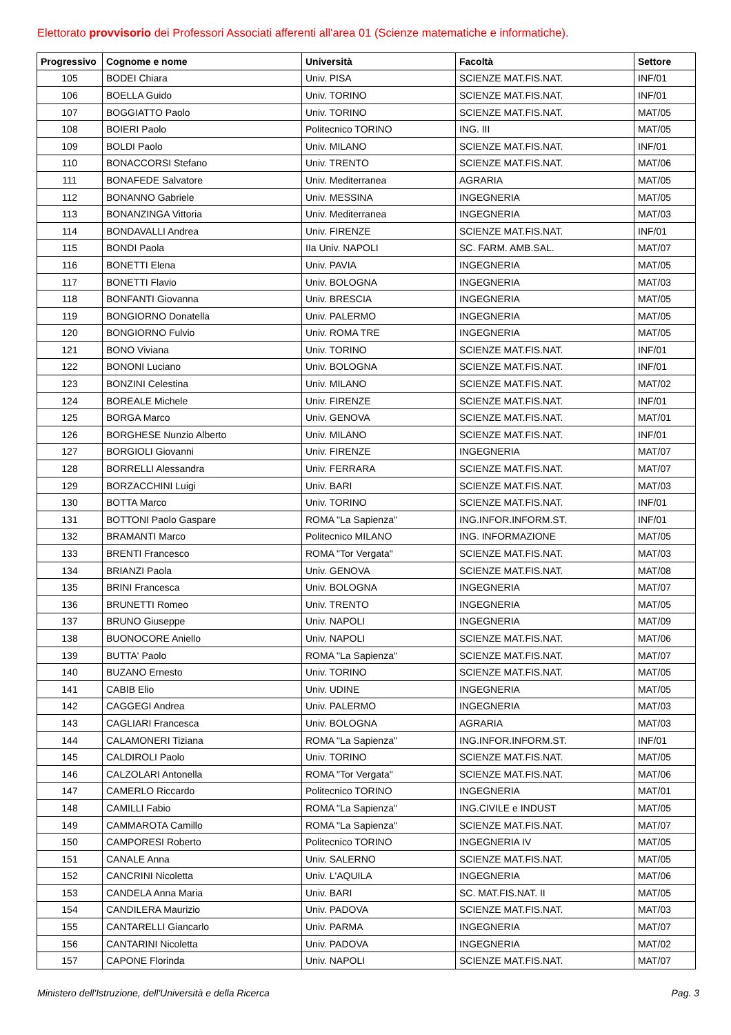Elettorato provvisorio dei Professori Associati afferenti all'area 01 (Scienze matematiche e informatiche).
| Progressivo | Cognome e nome | Università | Facoltà | Settore |
| --- | --- | --- | --- | --- |
| 105 | BODEI Chiara | Univ. PISA | SCIENZE MAT.FIS.NAT. | INF/01 |
| 106 | BOELLA Guido | Univ. TORINO | SCIENZE MAT.FIS.NAT. | INF/01 |
| 107 | BOGGIATTO Paolo | Univ. TORINO | SCIENZE MAT.FIS.NAT. | MAT/05 |
| 108 | BOIERI Paolo | Politecnico TORINO | ING. III | MAT/05 |
| 109 | BOLDI Paolo | Univ. MILANO | SCIENZE MAT.FIS.NAT. | INF/01 |
| 110 | BONACCORSI Stefano | Univ. TRENTO | SCIENZE MAT.FIS.NAT. | MAT/06 |
| 111 | BONAFEDE Salvatore | Univ. Mediterranea | AGRARIA | MAT/05 |
| 112 | BONANNO Gabriele | Univ. MESSINA | INGEGNERIA | MAT/05 |
| 113 | BONANZINGA Vittoria | Univ. Mediterranea | INGEGNERIA | MAT/03 |
| 114 | BONDAVALLI Andrea | Univ. FIRENZE | SCIENZE MAT.FIS.NAT. | INF/01 |
| 115 | BONDI Paola | IIa Univ. NAPOLI | SC. FARM. AMB.SAL. | MAT/07 |
| 116 | BONETTI Elena | Univ. PAVIA | INGEGNERIA | MAT/05 |
| 117 | BONETTI Flavio | Univ. BOLOGNA | INGEGNERIA | MAT/03 |
| 118 | BONFANTI Giovanna | Univ. BRESCIA | INGEGNERIA | MAT/05 |
| 119 | BONGIORNO Donatella | Univ. PALERMO | INGEGNERIA | MAT/05 |
| 120 | BONGIORNO Fulvio | Univ. ROMA TRE | INGEGNERIA | MAT/05 |
| 121 | BONO Viviana | Univ. TORINO | SCIENZE MAT.FIS.NAT. | INF/01 |
| 122 | BONONI Luciano | Univ. BOLOGNA | SCIENZE MAT.FIS.NAT. | INF/01 |
| 123 | BONZINI Celestina | Univ. MILANO | SCIENZE MAT.FIS.NAT. | MAT/02 |
| 124 | BOREALE Michele | Univ. FIRENZE | SCIENZE MAT.FIS.NAT. | INF/01 |
| 125 | BORGA Marco | Univ. GENOVA | SCIENZE MAT.FIS.NAT. | MAT/01 |
| 126 | BORGHESE Nunzio Alberto | Univ. MILANO | SCIENZE MAT.FIS.NAT. | INF/01 |
| 127 | BORGIOLI Giovanni | Univ. FIRENZE | INGEGNERIA | MAT/07 |
| 128 | BORRELLI Alessandra | Univ. FERRARA | SCIENZE MAT.FIS.NAT. | MAT/07 |
| 129 | BORZACCHINI Luigi | Univ. BARI | SCIENZE MAT.FIS.NAT. | MAT/03 |
| 130 | BOTTA Marco | Univ. TORINO | SCIENZE MAT.FIS.NAT. | INF/01 |
| 131 | BOTTONI Paolo Gaspare | ROMA "La Sapienza" | ING.INFOR.INFORM.ST. | INF/01 |
| 132 | BRAMANTI Marco | Politecnico MILANO | ING. INFORMAZIONE | MAT/05 |
| 133 | BRENTI Francesco | ROMA "Tor Vergata" | SCIENZE MAT.FIS.NAT. | MAT/03 |
| 134 | BRIANZI Paola | Univ. GENOVA | SCIENZE MAT.FIS.NAT. | MAT/08 |
| 135 | BRINI Francesca | Univ. BOLOGNA | INGEGNERIA | MAT/07 |
| 136 | BRUNETTI Romeo | Univ. TRENTO | INGEGNERIA | MAT/05 |
| 137 | BRUNO Giuseppe | Univ. NAPOLI | INGEGNERIA | MAT/09 |
| 138 | BUONOCORE Aniello | Univ. NAPOLI | SCIENZE MAT.FIS.NAT. | MAT/06 |
| 139 | BUTTA' Paolo | ROMA "La Sapienza" | SCIENZE MAT.FIS.NAT. | MAT/07 |
| 140 | BUZANO Ernesto | Univ. TORINO | SCIENZE MAT.FIS.NAT. | MAT/05 |
| 141 | CABIB Elio | Univ. UDINE | INGEGNERIA | MAT/05 |
| 142 | CAGGEGI Andrea | Univ. PALERMO | INGEGNERIA | MAT/03 |
| 143 | CAGLIARI Francesca | Univ. BOLOGNA | AGRARIA | MAT/03 |
| 144 | CALAMONERI Tiziana | ROMA "La Sapienza" | ING.INFOR.INFORM.ST. | INF/01 |
| 145 | CALDIROLI Paolo | Univ. TORINO | SCIENZE MAT.FIS.NAT. | MAT/05 |
| 146 | CALZOLARI Antonella | ROMA "Tor Vergata" | SCIENZE MAT.FIS.NAT. | MAT/06 |
| 147 | CAMERLO Riccardo | Politecnico TORINO | INGEGNERIA | MAT/01 |
| 148 | CAMILLI Fabio | ROMA "La Sapienza" | ING.CIVILE e INDUST | MAT/05 |
| 149 | CAMMAROTA Camillo | ROMA "La Sapienza" | SCIENZE MAT.FIS.NAT. | MAT/07 |
| 150 | CAMPORESI Roberto | Politecnico TORINO | INGEGNERIA IV | MAT/05 |
| 151 | CANALE Anna | Univ. SALERNO | SCIENZE MAT.FIS.NAT. | MAT/05 |
| 152 | CANCRINI Nicoletta | Univ. L'AQUILA | INGEGNERIA | MAT/06 |
| 153 | CANDELA Anna Maria | Univ. BARI | SC. MAT.FIS.NAT. II | MAT/05 |
| 154 | CANDILERA Maurizio | Univ. PADOVA | SCIENZE MAT.FIS.NAT. | MAT/03 |
| 155 | CANTARELLI Giancarlo | Univ. PARMA | INGEGNERIA | MAT/07 |
| 156 | CANTARINI Nicoletta | Univ. PADOVA | INGEGNERIA | MAT/02 |
| 157 | CAPONE Florinda | Univ. NAPOLI | SCIENZE MAT.FIS.NAT. | MAT/07 |
Ministero dell'Istruzione, dell'Università e della Ricerca Pag. 3